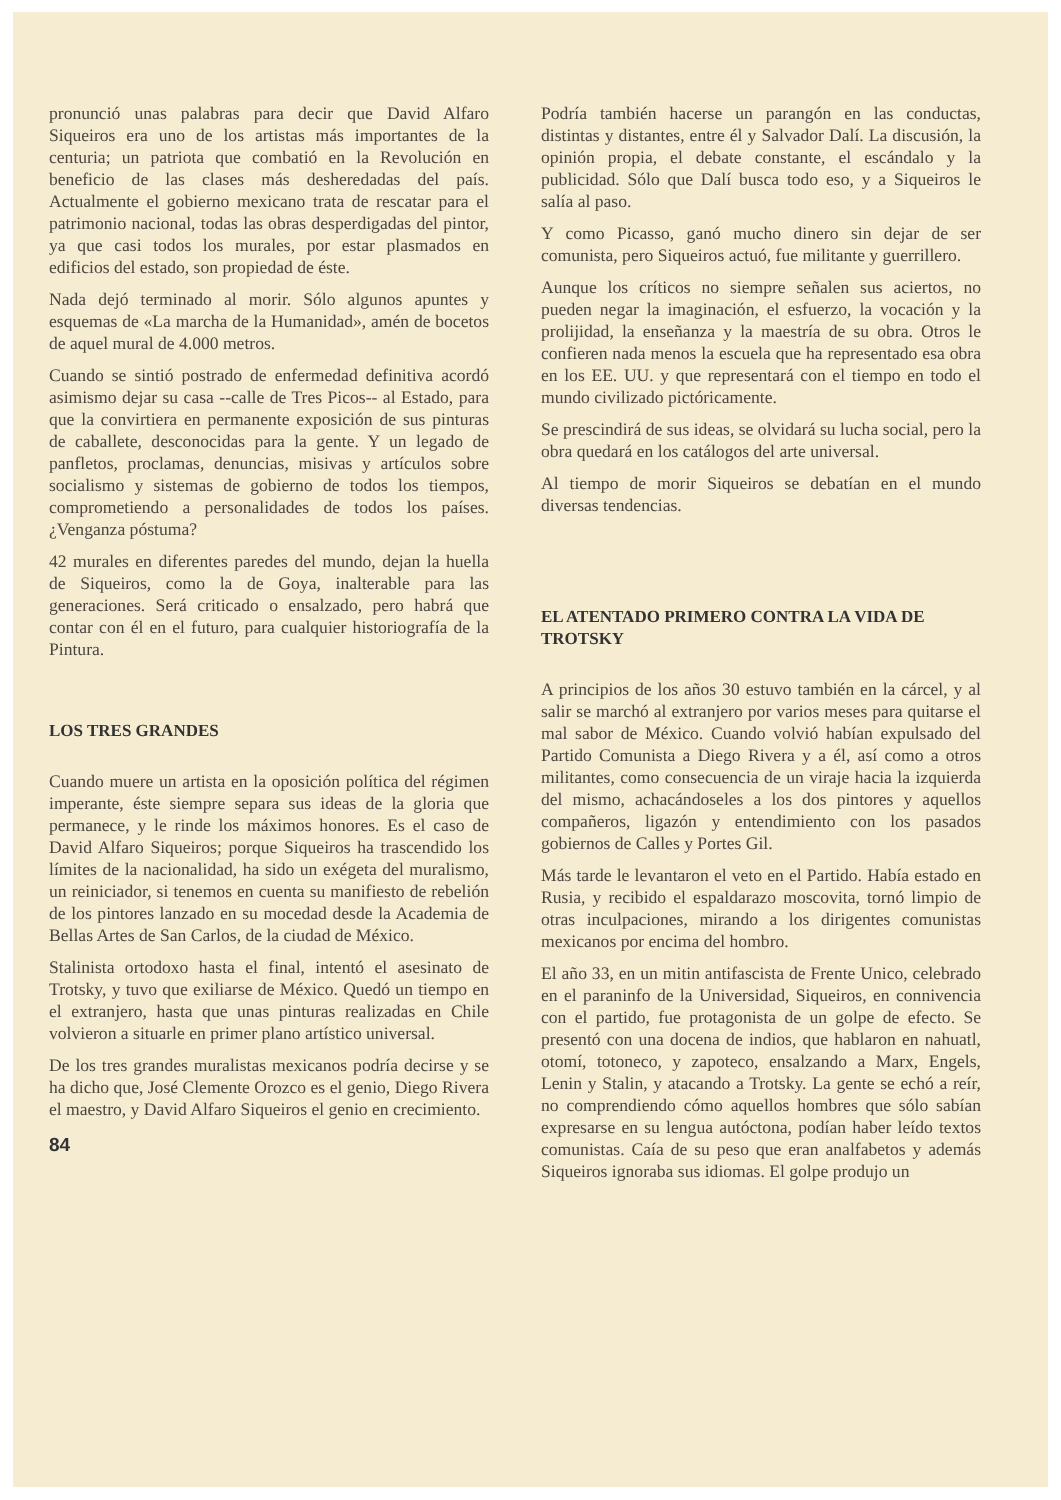pronunció unas palabras para decir que David Alfaro Siqueiros era uno de los artistas más importantes de la centuria; un patriota que combatió en la Revolución en beneficio de las clases más desheredadas del país. Actualmente el gobierno mexicano trata de rescatar para el patrimonio nacional, todas las obras desperdigadas del pintor, ya que casi todos los murales, por estar plasmados en edificios del estado, son propiedad de éste.
Nada dejó terminado al morir. Sólo algunos apuntes y esquemas de «La marcha de la Humanidad», amén de bocetos de aquel mural de 4.000 metros.
Cuando se sintió postrado de enfermedad definitiva acordó asimismo dejar su casa --calle de Tres Picos-- al Estado, para que la convirtiera en permanente exposición de sus pinturas de caballete, desconocidas para la gente. Y un legado de panfletos, proclamas, denuncias, misivas y artículos sobre socialismo y sistemas de gobierno de todos los tiempos, comprometiendo a personalidades de todos los países. ¿Venganza póstuma?
42 murales en diferentes paredes del mundo, dejan la huella de Siqueiros, como la de Goya, inalterable para las generaciones. Será criticado o ensalzado, pero habrá que contar con él en el futuro, para cualquier historiografía de la Pintura.
LOS TRES GRANDES
Cuando muere un artista en la oposición política del régimen imperante, éste siempre separa sus ideas de la gloria que permanece, y le rinde los máximos honores. Es el caso de David Alfaro Siqueiros; porque Siqueiros ha trascendido los límites de la nacionalidad, ha sido un exégeta del muralismo, un reiniciador, si tenemos en cuenta su manifiesto de rebelión de los pintores lanzado en su mocedad desde la Academia de Bellas Artes de San Carlos, de la ciudad de México.
Stalinista ortodoxo hasta el final, intentó el asesinato de Trotsky, y tuvo que exiliarse de México. Quedó un tiempo en el extranjero, hasta que unas pinturas realizadas en Chile volvieron a situarle en primer plano artístico universal.
De los tres grandes muralistas mexicanos podría decirse y se ha dicho que, José Clemente Orozco es el genio, Diego Rivera el maestro, y David Alfaro Siqueiros el genio en crecimiento.
84
Podría también hacerse un parangón en las conductas, distintas y distantes, entre él y Salvador Dalí. La discusión, la opinión propia, el debate constante, el escándalo y la publicidad. Sólo que Dalí busca todo eso, y a Siqueiros le salía al paso.
Y como Picasso, ganó mucho dinero sin dejar de ser comunista, pero Siqueiros actuó, fue militante y guerrillero.
Aunque los críticos no siempre señalen sus aciertos, no pueden negar la imaginación, el esfuerzo, la vocación y la prolijidad, la enseñanza y la maestría de su obra. Otros le confieren nada menos la escuela que ha representado esa obra en los EE. UU. y que representará con el tiempo en todo el mundo civilizado pictóricamente.
Se prescindirá de sus ideas, se olvidará su lucha social, pero la obra quedará en los catálogos del arte universal.
Al tiempo de morir Siqueiros se debatían en el mundo diversas tendencias.
EL ATENTADO PRIMERO CONTRA LA VIDA DE TROTSKY
A principios de los años 30 estuvo también en la cárcel, y al salir se marchó al extranjero por varios meses para quitarse el mal sabor de México. Cuando volvió habían expulsado del Partido Comunista a Diego Rivera y a él, así como a otros militantes, como consecuencia de un viraje hacia la izquierda del mismo, achacándoseles a los dos pintores y aquellos compañeros, ligazón y entendimiento con los pasados gobiernos de Calles y Portes Gil.
Más tarde le levantaron el veto en el Partido. Había estado en Rusia, y recibido el espaldarazo moscovita, tornó limpio de otras inculpaciones, mirando a los dirigentes comunistas mexicanos por encima del hombro.
El año 33, en un mitin antifascista de Frente Unico, celebrado en el paraninfo de la Universidad, Siqueiros, en connivencia con el partido, fue protagonista de un golpe de efecto. Se presentó con una docena de indios, que hablaron en nahuatl, otomí, totoneco, y zapoteco, ensalzando a Marx, Engels, Lenin y Stalin, y atacando a Trotsky. La gente se echó a reír, no comprendiendo cómo aquellos hombres que sólo sabían expresarse en su lengua autóctona, podían haber leído textos comunistas. Caía de su peso que eran analfabetos y además Siqueiros ignoraba sus idiomas. El golpe produjo un